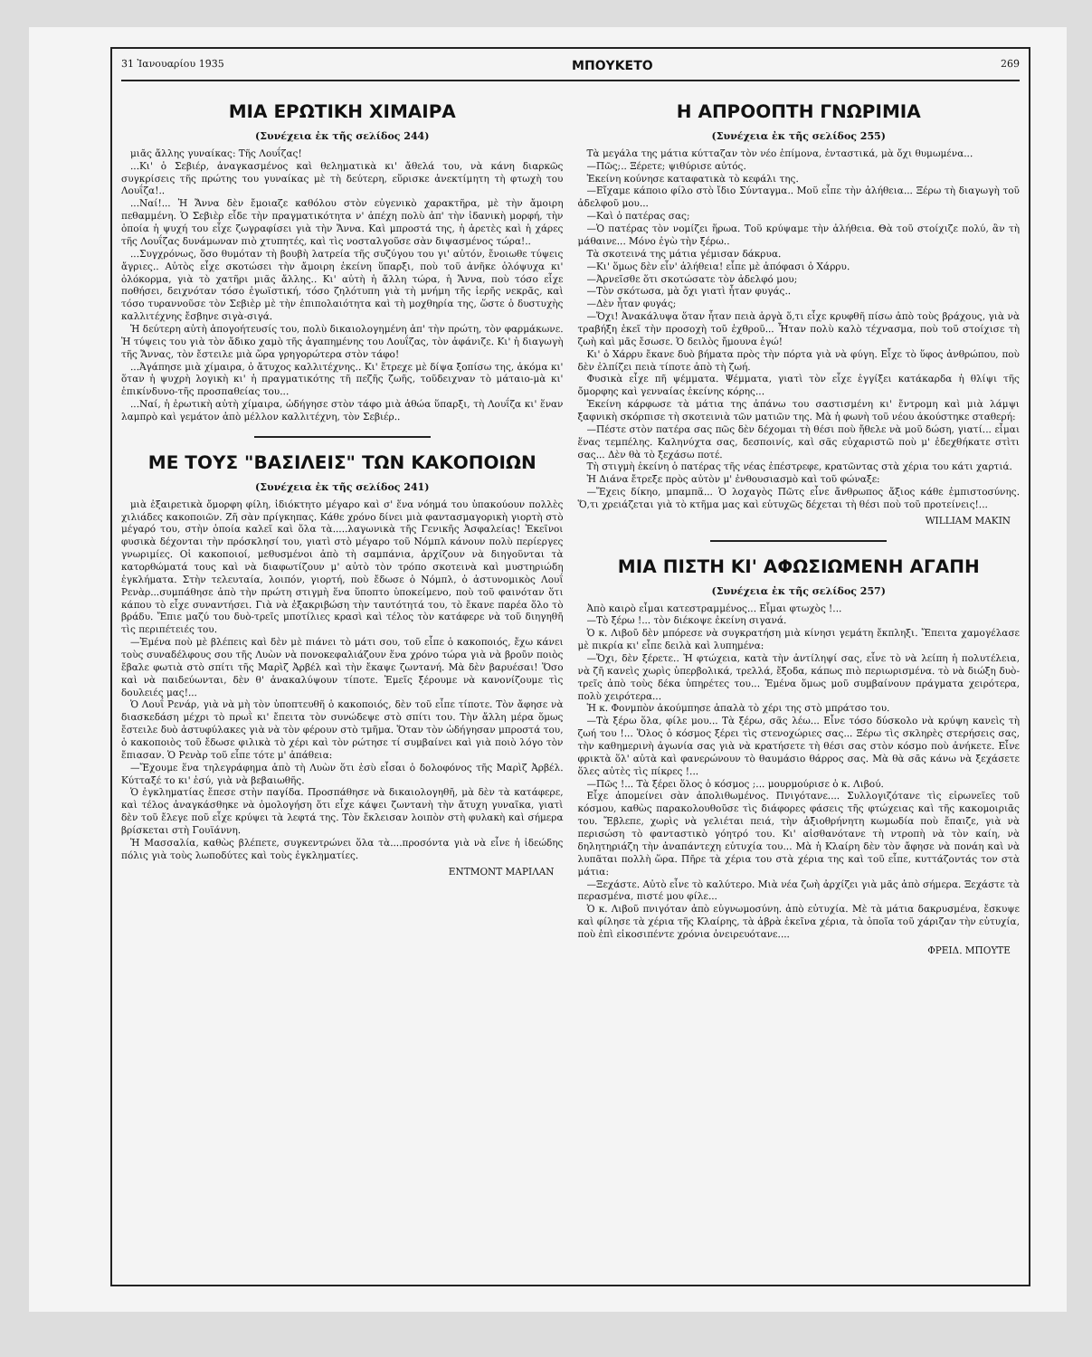31 Ἰανουαρίου 1935 ΜΠΟΥΚΕΤΟ 269
ΜΙΑ ΕΡΩΤΙΚΗ ΧΙΜΑΙΡΑ
(Συνέχεια ἐκ τῆς σελίδος 244)
μιᾶς ἄλλης γυναίκας: Τῆς Λουΐζας!
...Κι' ὁ Σεβιέρ, ἀναγκασμένος καὶ θεληματικὰ κι' ἄθελά του, νὰ κάνη διαρκῶς συγκρίσεις τῆς πρώτης του γυναίκας μὲ τὴ δεύτερη, εὕρισκε ἀνεκτίμητη τὴ φτωχὴ του Λουΐζα!..
...Ναί!... Ἡ Ἄννα δὲν ἔμοιαζε καθόλου στὸν εὐγενικὸ χαρακτῆρα, μὲ τὴν ἄμοιρη πεθαμμένη. Ὁ Σεβιὲρ εἶδε τὴν πραγματικότητα ν' ἀπέχη πολὺ ἀπ' τὴν ἰδανικὴ μορφή, τὴν ὁποία ἡ ψυχή του εἶχε ζωγραφίσει γιὰ τὴν Ἄννα. Καὶ μπροστά της, ἡ ἀρετὲς καὶ ἡ χάρες τῆς Λουΐζας δυνάμωναν πιὸ χτυπητές, καὶ τὶς νοσταλγοῦσε σὰν διψασμένος τώρα!..
...Συγχρόνως, ὅσο θυμόταν τὴ βουβὴ λατρεία τῆς συζύγου του γι' αὐτόν, ἔνοιωθε τύψεις ἄγριες.. Αὐτὸς εἶχε σκοτώσει τὴν ἄμοιρη ἐκείνη ὕπαρξι, ποὺ τοῦ ἀνῆκε ὁλόψυχα κι' ὁλόκορμα, γιὰ τὸ χατῆρι μιᾶς ἄλλης.. Κι' αὐτὴ ἡ ἄλλη τώρα, ἡ Ἄννα, ποὺ τόσο εἶχε ποθήσει, δειχνόταν τόσο ἐγωϊστική, τόσο ζηλότυπη γιὰ τὴ μνήμη τῆς ἱερῆς νεκρᾶς, καὶ τόσο τυραννοῦσε τὸν Σεβιὲρ μὲ τὴν ἐπιπολαιότητα καὶ τὴ μοχθηρία της, ὥστε ὁ δυστυχὴς καλλιτέχνης ἔσβηνε σιγὰ-σιγά.
Ἡ δεύτερη αὐτὴ ἀπογοήτευσίς του, πολὺ δικαιολογημένη ἀπ' τὴν πρώτη, τὸν φαρμάκωνε. Ἡ τύψεις του γιὰ τὸν ἄδικο χαμὸ τῆς ἀγαπημένης του Λουΐζας, τὸν ἀφάνιζε. Κι' ἡ διαγωγὴ τῆς Ἄννας, τὸν ἔστειλε μιὰ ὥρα γρηγορώτερα στὸν τάφο!
...Ἀγάπησε μιὰ χίμαιρα, ὁ ἄτυχος καλλιτέχνης.. Κι' ἔτρεχε μὲ δίψα ξοπίσω της, ἀκόμα κι' ὅταν ἡ ψυχρὴ λογικὴ κι' ἡ πραγματικότης τῆ πεζῆς ζωῆς, τοῦδειχναν τὸ μάταιο-μὰ κι' ἐπικίνδυνο-τῆς προσπαθείας του...
...Ναί, ἡ ἐρωτικὴ αὐτὴ χίμαιρα, ὡδήγησε στὸν τάφο μιὰ ἀθώα ὕπαρξι, τὴ Λουΐζα κι' ἕναν λαμπρὸ καὶ γεμάτον ἀπὸ μέλλον καλλιτέχνη, τὸν Σεβιέρ..
ΜΕ ΤΟΥΣ "ΒΑΣΙΛΕΙΣ" ΤΩΝ ΚΑΚΟΠΟΙΩΝ
(Συνέχεια ἐκ τῆς σελίδος 241)
μιὰ ἐξαιρετικὰ ὄμορφη φίλη, ἰδιόκτητο μέγαρο καὶ σ' ἕνα νόημά του ὑπακούουν πολλὲς χιλιάδες κακοποιῶν. Ζῆ σὰν πρίγκηπας. Κάθε χρόνο δίνει μιὰ φαντασμαγορικὴ γιορτὴ στὸ μέγαρό του, στὴν ὁποία καλεῖ καὶ ὅλα τὰ.....λαγωνικὰ τῆς Γενικῆς Ἀσφαλείας! Ἐκεῖνοι φυσικὰ δέχονται τὴν πρόσκλησί του, γιατὶ στὸ μέγαρο τοῦ Νόμπλ κάνουν πολὺ περίεργες γνωριμίες. Οἱ κακοποιοί, μεθυσμένοι ἀπὸ τὴ σαμπάνια, ἀρχίζουν νὰ διηγοῦνται τὰ κατορθώματά τους καὶ νὰ διαφωτίζουν μ' αὐτὸ τὸν τρόπο σκοτεινὰ καὶ μυστηριώδη ἐγκλήματα. Στὴν τελευταία, λοιπόν, γιορτή, ποὺ ἔδωσε ὁ Νόμπλ, ὁ ἀστυνομικὸς Λουΐ Ρενὰρ...συμπάθησε ἀπὸ τὴν πρώτη στιγμὴ ἕνα ὕποπτο ὑποκείμενο, ποὺ τοῦ φαινόταν ὅτι κάπου τὸ εἶχε συναντήσει. Γιὰ νὰ ἐξακριβώση τὴν ταυτότητά του, τὸ ἔκανε παρέα ὅλο τὸ βράδυ. Ἔπιε μαζύ του δυὸ-τρεῖς μποτίλιες κρασὶ καὶ τέλος τὸν κατάφερε νὰ τοῦ διηγηθῆ τὶς περιπέτειές του.
—Ἐμένα ποὺ μὲ βλέπεις καὶ δὲν μὲ πιάνει τὸ μάτι σου, τοῦ εἶπε ὁ κακοποιός, ἔχω κάνει τοὺς συναδέλφους σου τῆς Λυὼν νὰ πονοκεφαλιάζουν ἕνα χρόνο τώρα γιὰ νὰ βροῦν ποιὸς ἔβαλε φωτιὰ στὸ σπίτι τῆς Μαρὶζ Ἀρβέλ καὶ τὴν ἔκαψε ζωντανή. Μὰ δὲν βαρυέσαι! Ὅσο καὶ νὰ παιδεύωνται, δὲν θ' ἀνακαλύψουν τίποτε. Ἐμεῖς ξέρουμε νὰ κανονίζουμε τὶς δουλειές μας!...
Ὁ Λουΐ Ρενάρ, γιὰ νὰ μὴ τὸν ὑποπτευθῆ ὁ κακοποιός, δὲν τοῦ εἶπε τίποτε. Τὸν ἄφησε νὰ διασκεδάση μέχρι τὸ πρωῒ κι' ἔπειτα τὸν συνώδεψε στὸ σπίτι του. Τὴν ἄλλη μέρα ὅμως ἔστειλε δυὸ ἀστυφύλακες γιὰ νὰ τὸν φέρουν στὸ τμῆμα. Ὅταν τὸν ὡδήγησαν μπροστά του, ὁ κακοποιὸς τοῦ ἔδωσε φιλικὰ τὸ χέρι καὶ τὸν ρώτησε τί συμβαίνει καὶ γιὰ ποιὸ λόγο τὸν ἔπιασαν. Ὁ Ρενὰρ τοῦ εἶπε τότε μ' ἀπάθεια:
—Ἔχουμε ἕνα τηλεγράφημα ἀπὸ τὴ Λυὼν ὅτι ἐσὺ εἶσαι ὁ δολοφόνος τῆς Μαρὶζ Ἀρβέλ. Κύτταξέ το κι' ἐσύ, γιὰ νὰ βεβαιωθῆς.
Ὁ ἐγκληματίας ἔπεσε στὴν παγίδα. Προσπάθησε νὰ δικαιολογηθῆ, μὰ δὲν τὰ κατάφερε, καὶ τέλος ἀναγκάσθηκε νὰ ὁμολογήση ὅτι εἶχε κάψει ζωντανὴ τὴν ἄτυχη γυναῖκα, γιατὶ δὲν τοῦ ἔλεγε ποῦ εἶχε κρύψει τὰ λεφτά της. Τὸν ἔκλεισαν λοιπὸν στὴ φυλακὴ καὶ σήμερα βρίσκεται στὴ Γουϊάννη.
Ἡ Μασσαλία, καθὼς βλέπετε, συγκεντρώνει ὅλα τὰ....προσόντα γιὰ νὰ εἶνε ἡ ἰδεώδης πόλις γιὰ τοὺς λωποδύτες καὶ τοὺς ἐγκληματίες.
ΕΝΤΜΟΝΤ ΜΑΡΙΛΑΝ
Η ΑΠΡΟΟΠΤΗ ΓΝΩΡΙΜΙΑ
(Συνέχεια ἐκ τῆς σελίδος 255)
Τὰ μεγάλα της μάτια κύτταζαν τὸν νέο ἐπίμονα, ἐνταστικά, μὰ ὄχι θυμωμένα...
—Πῶς;.. Ξέρετε; ψιθύρισε αὐτός.
Ἐκείνη κούνησε καταφατικὰ τὸ κεφάλι της.
—Εἴχαμε κάποιο φίλο στὸ ἴδιο Σύνταγμα.. Μοῦ εἶπε τὴν ἀλήθεια... Ξέρω τὴ διαγωγὴ τοῦ ἀδελφοῦ μου...
—Καὶ ὁ πατέρας σας;
—Ὁ πατέρας τὸν νομίζει ἥρωα. Τοῦ κρύψαμε τὴν ἀλήθεια. Θὰ τοῦ στοίχιζε πολύ, ἂν τὴ μάθαινε... Μόνο ἐγὼ τὴν ξέρω..
Τὰ σκοτεινά της μάτια γέμισαν δάκρυα.
—Κι' ὅμως δὲν εἶν' ἀλήθεια! εἶπε μὲ ἀπόφασι ὁ Χάρρυ.
—Ἀρνεῖσθε ὅτι σκοτώσατε τὸν ἀδελφό μου;
—Τὸν σκότωσα, μὰ ὄχι γιατὶ ἦταν φυγάς..
—Δὲν ἦταν φυγάς;
—Ὄχι! Ἀνακάλυψα ὅταν ἦταν πειὰ ἀργὰ ὅ,τι εἶχε κρυφθῆ πίσω ἀπὸ τοὺς βράχους, γιὰ νὰ τραβήξη ἐκεῖ τὴν προσοχὴ τοῦ ἐχθροῦ... Ἦταν πολὺ καλὸ τέχνασμα, ποὺ τοῦ στοίχισε τὴ ζωὴ καὶ μᾶς ἔσωσε. Ὁ δειλὸς ἤμουνα ἐγώ!
Κι' ὁ Χάρρυ ἔκανε δυὸ βήματα πρὸς τὴν πόρτα γιὰ νὰ φύγη. Εἶχε τὸ ὕφος ἀνθρώπου, ποὺ δὲν ἐλπίζει πειὰ τίποτε ἀπὸ τὴ ζωή.
Φυσικὰ εἶχε πῆ ψέμματα. Ψέμματα, γιατὶ τὸν εἶχε ἐγγίξει κατάκαρδα ἡ θλίψι τῆς ὄμορφης καὶ γενναίας ἐκείνης κόρης...
Ἐκείνη κάρφωσε τὰ μάτια της ἀπάνω του σαστισμένη κι' ἔντρομη καὶ μιὰ λάμψι ξαφνικὴ σκόρπισε τὴ σκοτεινιὰ τῶν ματιῶν της. Μὰ ἡ φωνὴ τοῦ νέου ἀκούστηκε σταθερή:
—Πέστε στὸν πατέρα σας πῶς δὲν δέχομαι τὴ θέσι ποὺ ἤθελε νὰ μοῦ δώση, γιατί... εἶμαι ἕνας τεμπέλης. Καληνύχτα σας, δεσποινίς, καὶ σᾶς εὐχαριστῶ ποὺ μ' ἐδεχθήκατε στὶτι σας... Δὲν θὰ τὸ ξεχάσω ποτέ.
Τὴ στιγμὴ ἐκείνη ὁ πατέρας τῆς νέας ἐπέστρεφε, κρατῶντας στὰ χέρια του κάτι χαρτιά.
Ἡ Διάνα ἔτρεξε πρὸς αὐτὸν μ' ἐνθουσιασμὸ καὶ τοῦ φώναξε:
—Ἔχεις δίκηο, μπαμπᾶ... Ὁ λοχαγὸς Πῶτς εἶνε ἄνθρωπος ἄξιος κάθε ἐμπιστοσύνης. Ὅ,τι χρειάζεται γιὰ τὸ κτῆμα μας καὶ εὐτυχῶς δέχεται τὴ θέσι ποὺ τοῦ προτείνεις!...
WILLIAM MAKIN
ΜΙΑ ΠΙΣΤΗ ΚΙ' ΑΦΩΣΙΩΜΕΝΗ ΑΓΑΠΗ
(Συνέχεια ἐκ τῆς σελίδος 257)
Ἀπὸ καιρὸ εἶμαι κατεστραμμένος... Εἶμαι φτωχὸς !...
—Τὸ ξέρω !... τὸν διέκοψε ἐκείνη σιγανά.
Ὁ κ. Λιβοῦ δὲν μπόρεσε νὰ συγκρατήση μιὰ κίνησι γεμάτη ἔκπληξι. Ἔπειτα χαμογέλασε μὲ πικρία κι' εἶπε δειλὰ καὶ λυπημένα:
—Ὄχι, δὲν ξέρετε.. Ἡ φτώχεια, κατὰ τὴν ἀντίληψί σας, εἶνε τὸ νὰ λείπη ἡ πολυτέλεια, νὰ ζῆ κανεὶς χωρὶς ὑπερβολικά, τρελλά, ἔξοδα, κάπως πιὸ περιωρισμένα. τὸ νὰ διώξη δυὸ-τρεῖς ἀπὸ τοὺς δέκα ὑπηρέτες του... Ἐμένα ὅμως μοῦ συμβαίνουν πράγματα χειρότερα, πολὺ χειρότερα...
Ἡ κ. Φονμπὸν ἀκούμπησε ἁπαλὰ τὸ χέρι της στὸ μπράτσο του.
—Τὰ ξέρω ὅλα, φίλε μου... Τὰ ξέρω, σᾶς λέω... Εἶνε τόσο δύσκολο νὰ κρύψη κανεὶς τὴ ζωή του !... Ὅλος ὁ κόσμος ξέρει τὶς στενοχώριες σας... Ξέρω τὶς σκληρὲς στερήσεις σας, τὴν καθημερινὴ ἀγωνία σας γιὰ νὰ κρατήσετε τὴ θέσι σας στὸν κόσμο ποὺ ἀνήκετε. Εἶνε φρικτὰ ὅλ' αὐτὰ καὶ φανερώνουν τὸ θαυμάσιο θάρρος σας. Μὰ θὰ σᾶς κάνω νὰ ξεχάσετε ὅλες αὐτὲς τὶς πίκρες !...
—Πῶς !... Τὰ ξέρει ὅλος ὁ κόσμος ;... μουρμούρισε ὁ κ. Λιβού.
Εἶχε ἀπομείνει σὰν ἀπολιθωμένος. Πνιγότανε.... Συλλογιζότανε τὶς εἰρωνεῖες τοῦ κόσμου, καθὼς παρακολουθοῦσε τὶς διάφορες φάσεις τῆς φτώχειας καὶ τῆς κακομοιριᾶς του. Ἔβλεπε, χωρὶς νὰ γελιέται πειά, τὴν ἀξιοθρήνητη κωμωδία ποὺ ἔπαιζε, γιὰ νὰ περισώση τὸ φανταστικὸ γόητρό του. Κι' αἰσθανότανε τὴ ντροπὴ νὰ τὸν καίη, νὰ δηλητηριάζη τὴν ἀναπάντεχη εὐτυχία του... Μὰ ἡ Κλαίρη δὲν τὸν ἄφησε νὰ πονάη καὶ νὰ λυπᾶται πολλὴ ὥρα. Πῆρε τὰ χέρια του στὰ χέρια της καὶ τοῦ εἶπε, κυττάζοντάς τον στὰ μάτια:
—Ξεχάστε. Αὐτὸ εἶνε τὸ καλύτερο. Μιὰ νέα ζωὴ ἀρχίζει γιὰ μᾶς ἀπὸ σήμερα. Ξεχάστε τὰ περασμένα, πιστέ μου φίλε...
Ὁ κ. Λιβοῦ πνιγόταν ἀπὸ εὐγνωμοσύνη. ἀπὸ εὐτυχία. Μὲ τὰ μάτια δακρυσμένα, ἔσκυψε καὶ φίλησε τὰ χέρια τῆς Κλαίρης, τὰ ἁβρὰ ἐκεῖνα χέρια, τὰ ὁποῖα τοῦ χάριζαν τὴν εὐτυχία, ποὺ ἐπὶ εἰκοσιπέντε χρόνια ὀνειρευότανε....
ΦΡΕΙΔ. ΜΠΟΥΤΕ